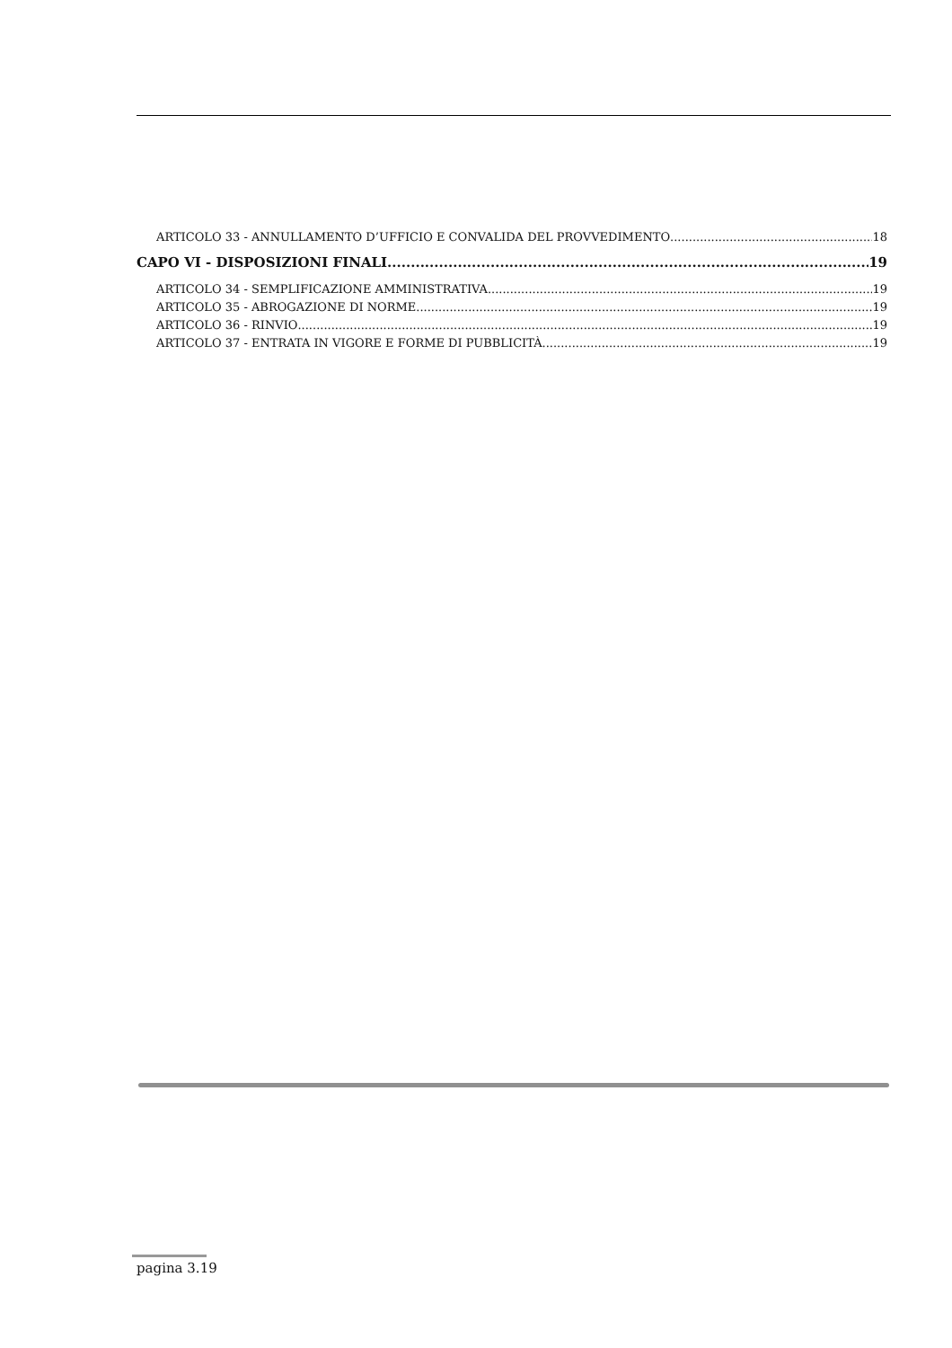ARTICOLO 33 - ANNULLAMENTO D’UFFICIO E CONVALIDA DEL PROVVEDIMENTO 18
CAPO VI - DISPOSIZIONI FINALI 19
ARTICOLO 34 - SEMPLIFICAZIONE AMMINISTRATIVA 19
ARTICOLO 35 - ABROGAZIONE DI NORME 19
ARTICOLO 36 - RINVIO 19
ARTICOLO 37 - ENTRATA IN VIGORE E FORME DI PUBBLICITÀ 19
pagina 3.19